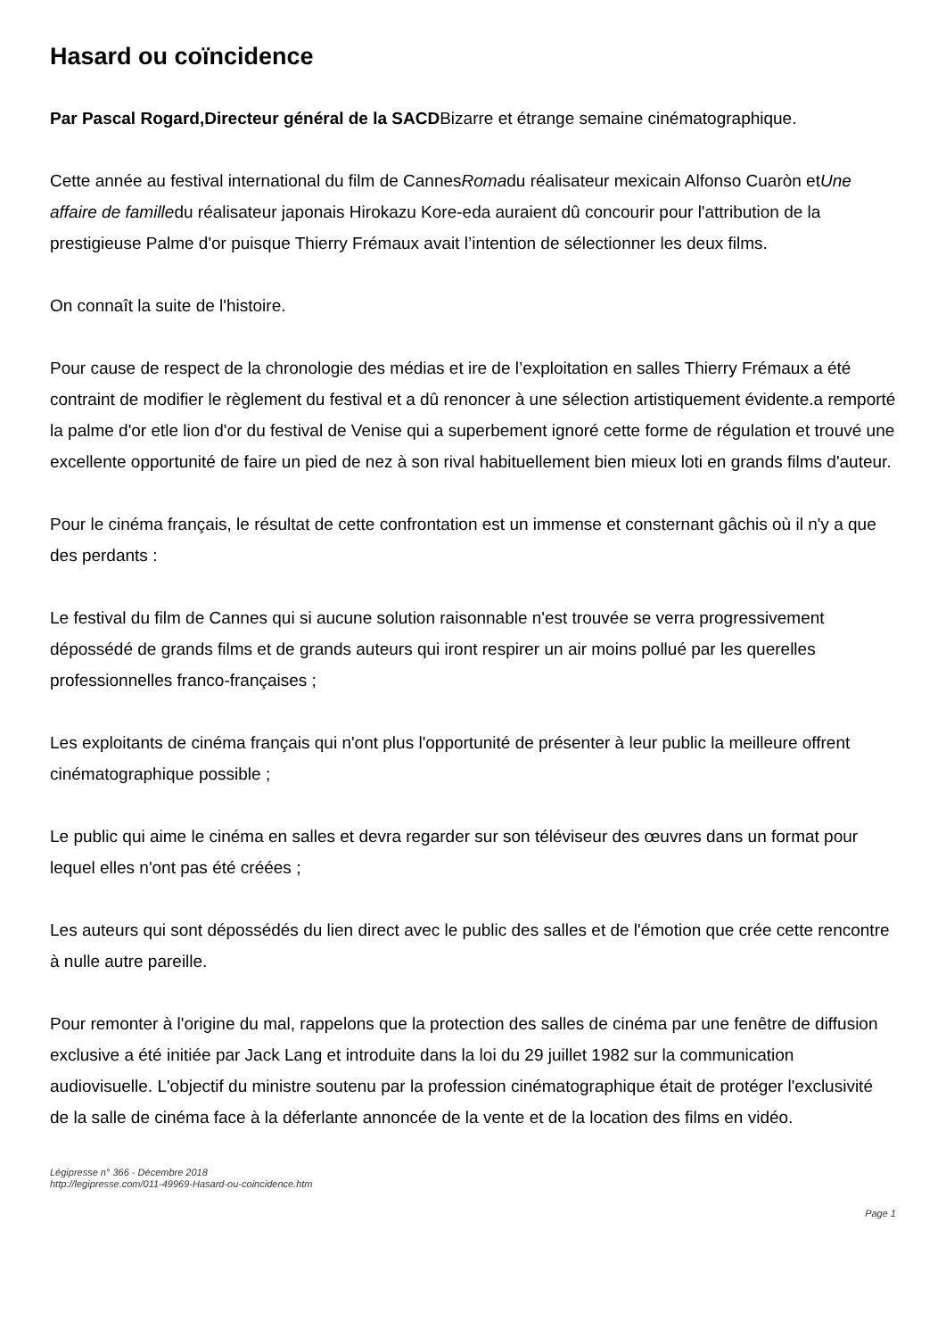Hasard ou coïncidence
Par Pascal Rogard,Directeur général de la SACDBizarre et étrange semaine cinématographique.
Cette année au festival international du film de CannesRomadu réalisateur mexicain Alfonso Cuaròn etUne affaire de familledu réalisateur japonais Hirokazu Kore-eda auraient dû concourir pour l'attribution de la prestigieuse Palme d'or puisque Thierry Frémaux avait l’intention de sélectionner les deux films.
On connaît la suite de l'histoire.
Pour cause de respect de la chronologie des médias et ire de l’exploitation en salles Thierry Frémaux a été contraint de modifier le règlement du festival et a dû renoncer à une sélection artistiquement évidente.a remporté la palme d'or etle lion d'or du festival de Venise qui a superbement ignoré cette forme de régulation et trouvé une excellente opportunité de faire un pied de nez à son rival habituellement bien mieux loti en grands films d'auteur.
Pour le cinéma français, le résultat de cette confrontation est un immense et consternant gâchis où il n'y a que des perdants :
Le festival du film de Cannes qui si aucune solution raisonnable n'est trouvée se verra progressivement dépossédé de grands films et de grands auteurs qui iront respirer un air moins pollué par les querelles professionnelles franco-françaises ;
Les exploitants de cinéma français qui n'ont plus l'opportunité de présenter à leur public la meilleure offrent cinématographique possible ;
Le public qui aime le cinéma en salles et devra regarder sur son téléviseur des œuvres dans un format pour lequel elles n'ont pas été créées ;
Les auteurs qui sont dépossédés du lien direct avec le public des salles et de l'émotion que crée cette rencontre à nulle autre pareille.
Pour remonter à l'origine du mal, rappelons que la protection des salles de cinéma par une fenêtre de diffusion exclusive a été initiée par Jack Lang et introduite dans la loi du 29 juillet 1982 sur la communication audiovisuelle. L'objectif du ministre soutenu par la profession cinématographique était de protéger l'exclusivité de la salle de cinéma face à la déferlante annoncée de la vente et de la location des films en vidéo.
Légipresse n° 366 - Décembre 2018
http://legipresse.com/011-49969-Hasard-ou-coincidence.htm
Page 1